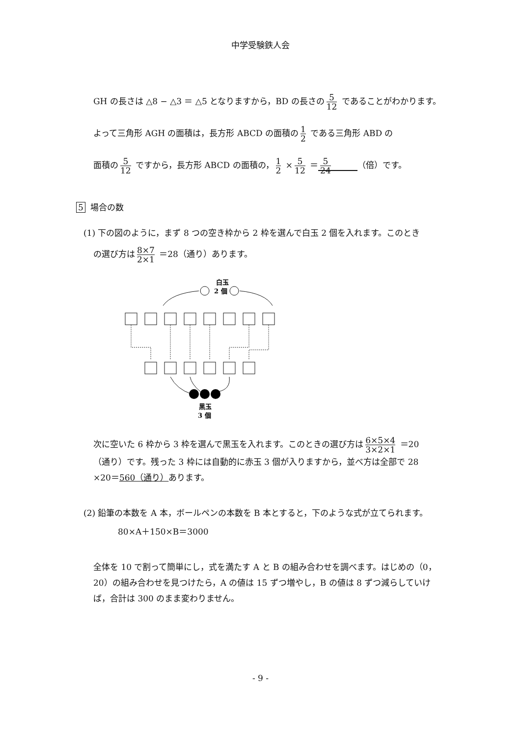中学受験鉄人会
GH の長さは △8 − △3 ＝ △5 となりますから，BD の長さの 5 12 であることがわかります。
よって三角形 AGH の面積は，長方形 ABCD の面積の 1 2 である三角形 ABD の
面積の 5 12 ですから，長方形 ABCD の面積の， 1 2 × 5 12 ＝ 5 24 （倍）です。
5 場合の数
(1) 下の図のように，まず 8 つの空き枠から 2 枠を選んで白玉 2 個を入れます。このとき
の選び方は 8×7 2×1 ＝28（通り）あります。
白玉
2 個
黒玉
3 個
次に空いた 6 枠から 3 枠を選んで黒玉を入れます。このときの選び方は 6×5×4 3×2×1 ＝20
（通り）です。残った 3 枠には自動的に赤玉 3 個が入りますから，並べ方は全部で 28
×20＝560（通り）あります。
(2) 鉛筆の本数を A 本，ボールペンの本数を B 本とすると，下のような式が立てられます。
80×A＋150×B＝3000
全体を 10 で割って簡単にし，式を満たす A と B の組み合わせを調べます。はじめの（0，20）の組み合わせを見つけたら，A の値は 15 ずつ増やし，B の値は 8 ずつ減らしていけば，合計は 300 のまま変わりません。
- 9 -